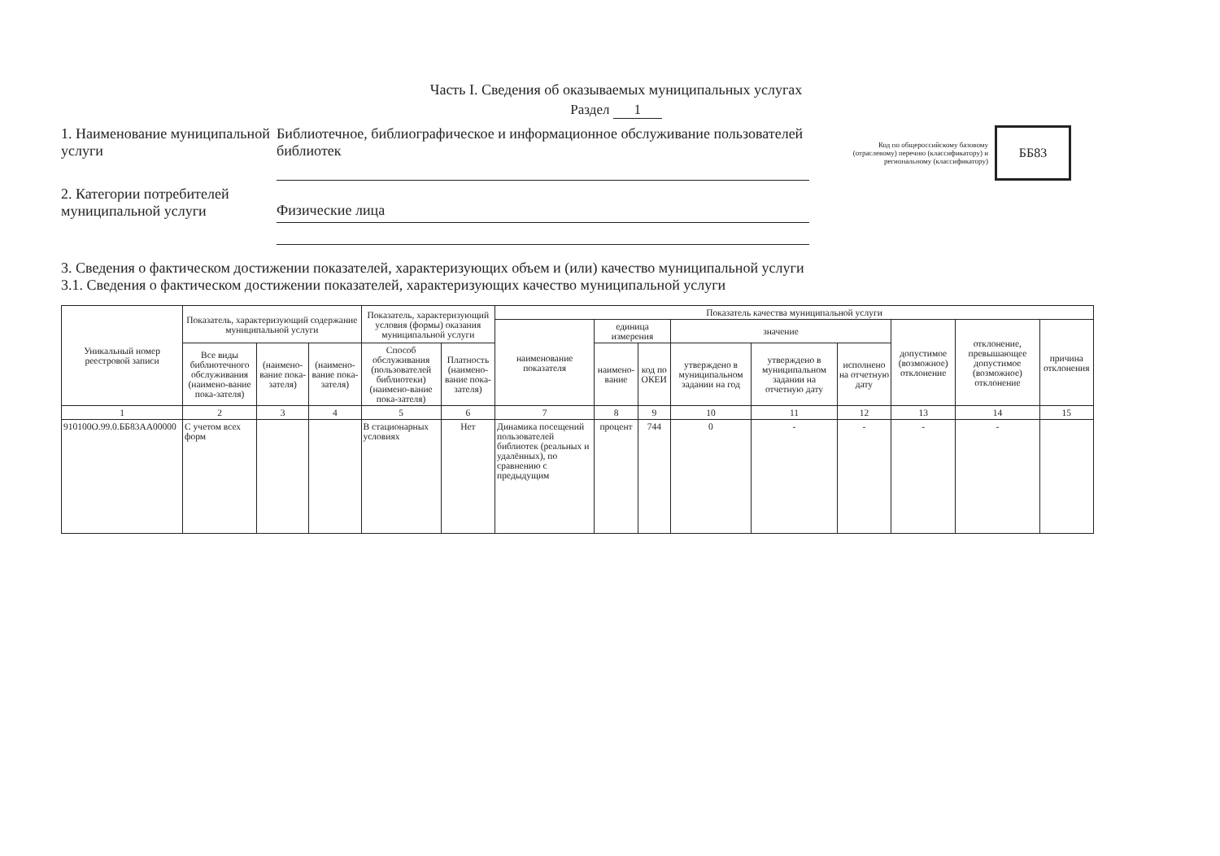Часть I. Сведения об оказываемых муниципальных услугах
Раздел 1
1. Наименование муниципальной услуги
Библиотечное, библиографическое и информационное обслуживание пользователей библиотек
Код по общероссийскому базовому (отраслевому) перечню (классификатору) и региональному (классификатору)
ББ83
2. Категории потребителей муниципальной услуги
Физические лица
3. Сведения о фактическом достижении показателей, характеризующих объем и (или) качество муниципальной услуги
3.1. Сведения о фактическом достижении показателей, характеризующих качество муниципальной услуги
| Уникальный номер реестровой записи | Показатель, характеризующий содержание муниципальной услуги | | | Показатель, характеризующий условия (формы) оказания муниципальной услуги | | Показатель качества муниципальной услуги | | | | | | | | |
| --- | --- | --- | --- | --- | --- | --- | --- | --- | --- | --- | --- | --- | --- | --- |
| | | | | | | наименование показателя | единица измерения | | значение | | | допустимое (возможное) отклонение | отклонение, превышающее допустимое (возможное) отклонение | причина отклонения |
| | Все виды библиотечного обслуживания (наимено-вание пока-зателя) | (наимено-вание пока-зателя) | (наимено-вание пока-зателя) | Способ обслуживания (пользователей библиотеки) (наимено-вание пока-зателя) | Платность (наимено-вание пока-зателя) | | наимено-вание | код по ОКЕИ | утверждено в муниципальном задании на год | утверждено в муниципальном задании на отчетную дату | исполнено на отчетную дату | | | |
| 1 | 2 | 3 | 4 | 5 | 6 | 7 | 8 | 9 | 10 | 11 | 12 | 13 | 14 | 15 |
| 910100О.99.0.ББ83АА00000 | С учетом всех форм | | | В стационарных условиях | Нет | Динамика посещений пользователей библиотек (реальных и удалённых), по сравнению с предыдущим | процент | 744 | 0 | - | - | - | - | |